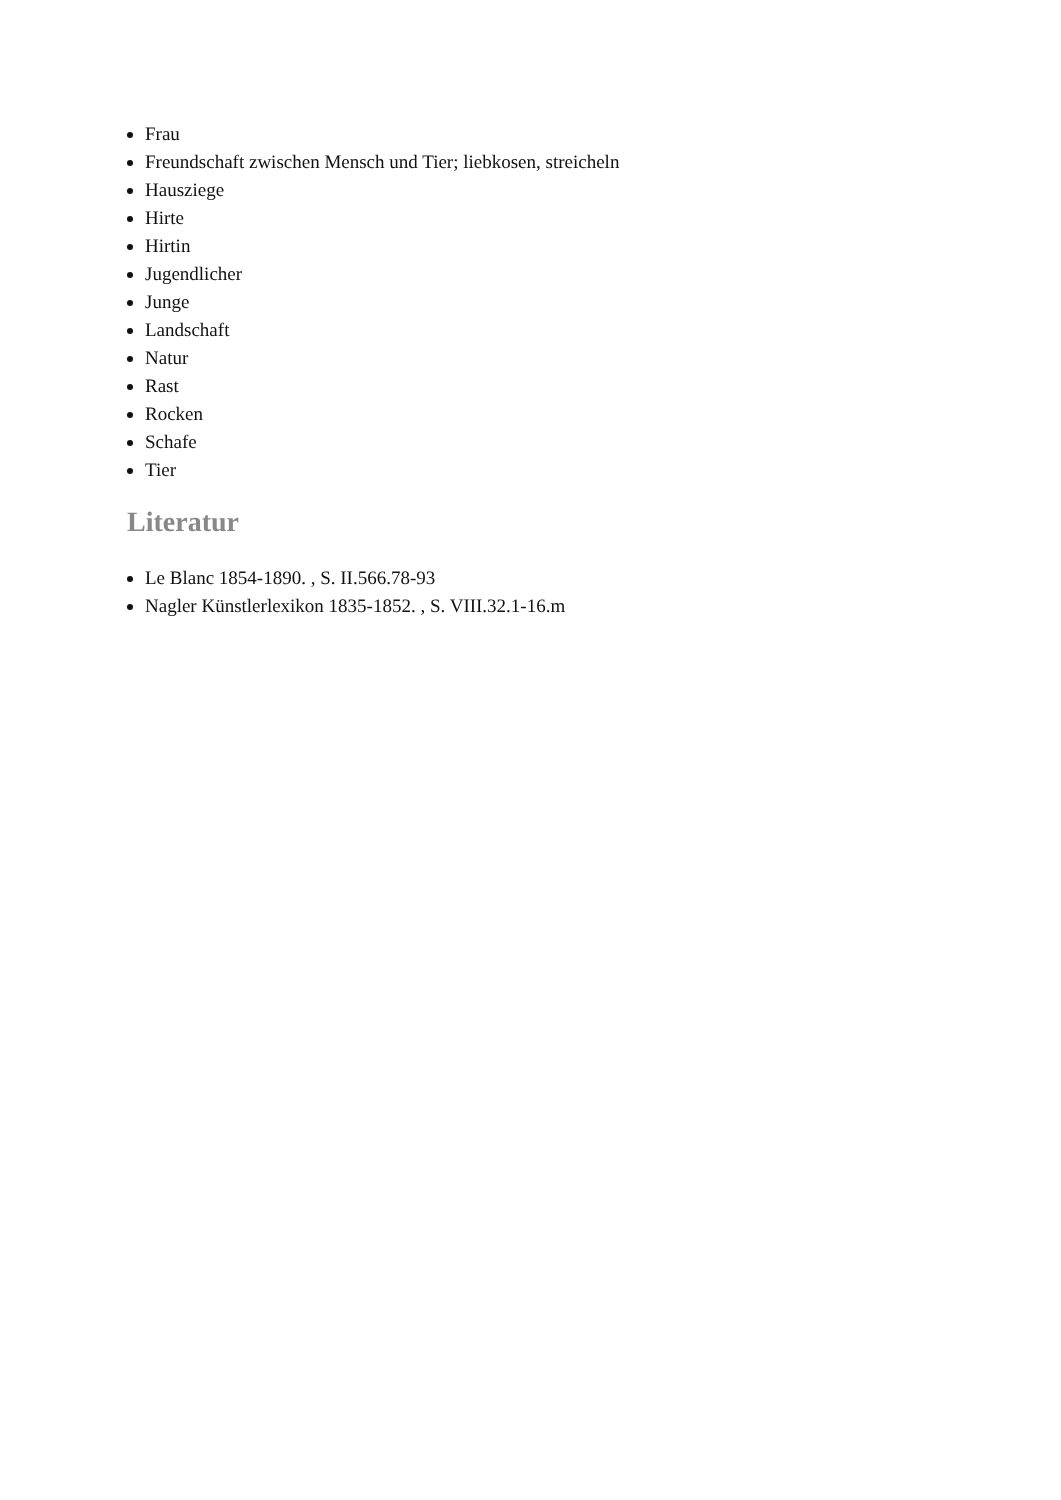Frau
Freundschaft zwischen Mensch und Tier; liebkosen, streicheln
Hausziege
Hirte
Hirtin
Jugendlicher
Junge
Landschaft
Natur
Rast
Rocken
Schafe
Tier
Literatur
Le Blanc 1854-1890. , S. II.566.78-93
Nagler Künstlerlexikon 1835-1852. , S. VIII.32.1-16.m